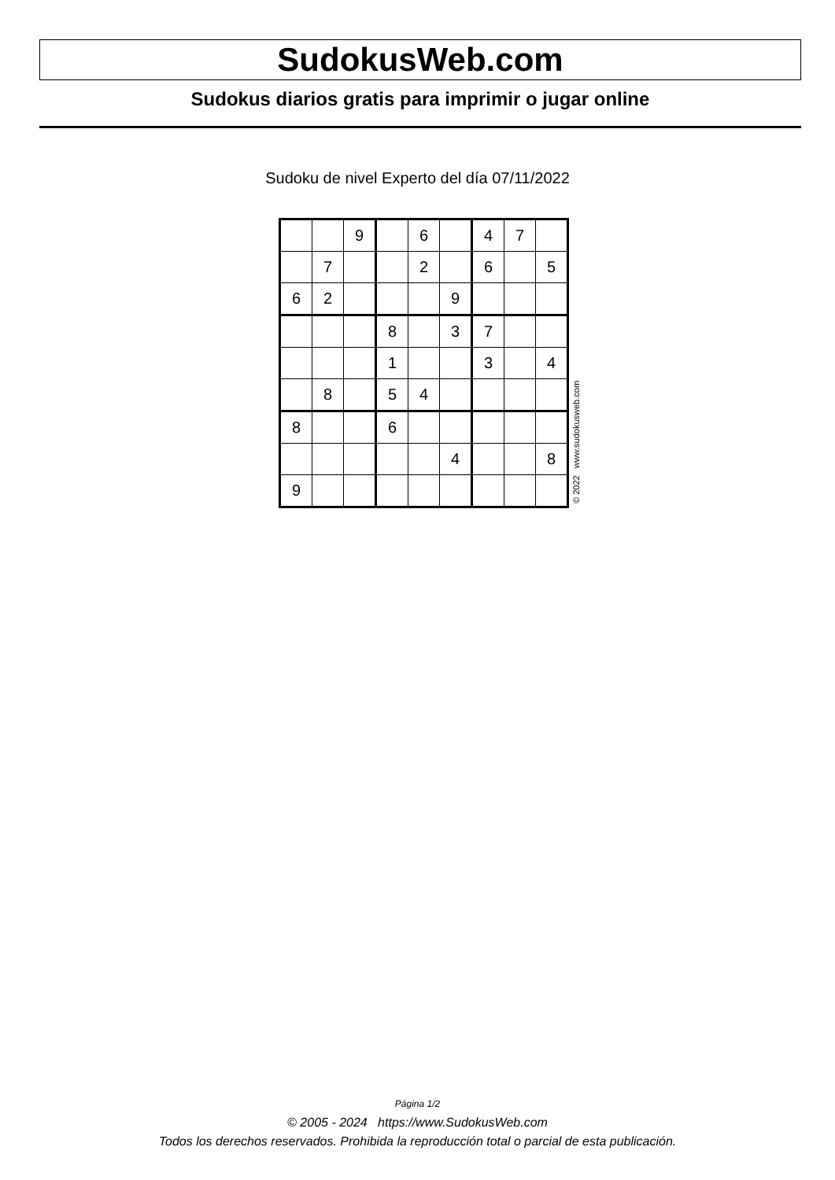SudokusWeb.com
Sudokus diarios gratis para imprimir o jugar online
Sudoku de nivel Experto del día 07/11/2022
| | | 9 | | 6 | | 4 | 7 | |
| | 7 | | | 2 | | 6 | | 5 |
| 6 | 2 | | | | 9 | | | |
| | | | 8 | | 3 | 7 | | |
| | | | 1 | | | 3 | | 4 |
| | 8 | | 5 | 4 | | | | |
| 8 | | | 6 | | | | | |
| | | | | | 4 | | | 8 |
| 9 | | | | | | | | |
© 2022 www.sudokusweb.com
Página 1/2
© 2005 - 2024 https://www.SudokusWeb.com
Todos los derechos reservados. Prohibida la reproducción total o parcial de esta publicación.